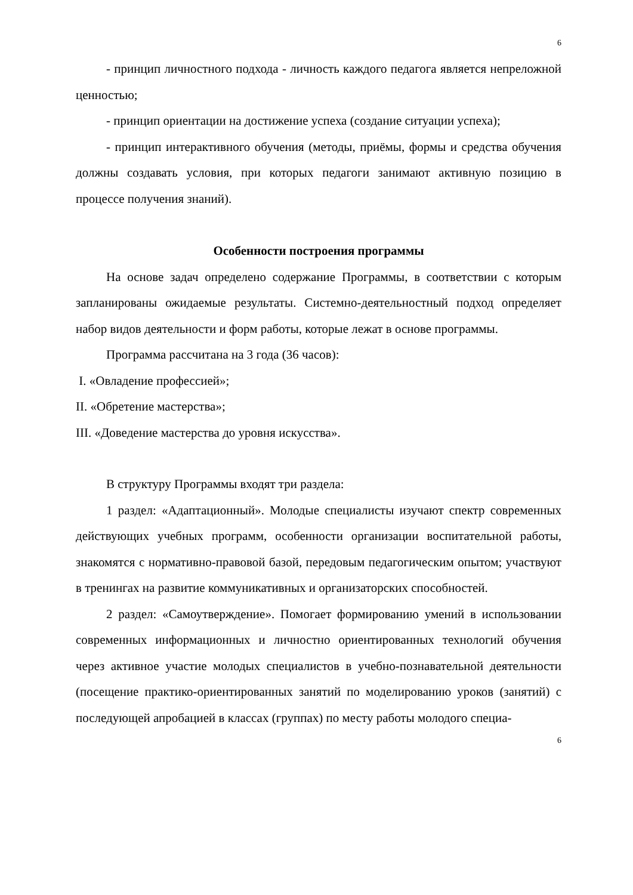6
- принцип личностного подхода - личность каждого педагога является непреложной ценностью;
- принцип ориентации на достижение успеха (создание ситуации успеха);
- принцип интерактивного обучения (методы, приёмы, формы и средства обучения должны создавать условия, при которых педагоги занимают активную позицию в процессе получения знаний).
Особенности построения программы
На основе задач определено содержание Программы, в соответствии с которым запланированы ожидаемые результаты. Системно-деятельностный подход определяет набор видов деятельности и форм работы, которые лежат в основе программы.
Программа рассчитана на 3 года (36 часов):
I. «Овладение профессией»;
II. «Обретение мастерства»;
III. «Доведение мастерства до уровня искусства».
В структуру Программы входят три раздела:
1 раздел: «Адаптационный». Молодые специалисты изучают спектр современных действующих учебных программ, особенности организации воспитательной работы, знакомятся с нормативно-правовой базой, передовым педагогическим опытом; участвуют в тренингах на развитие коммуникативных и организаторских способностей.
2 раздел: «Самоутверждение». Помогает формированию умений в использовании современных информационных и личностно ориентированных технологий обучения через активное участие молодых специалистов в учебно-познавательной деятельности (посещение практико-ориентированных занятий по моделированию уроков (занятий) с последующей апробацией в классах (группах) по месту работы молодого специа-
6